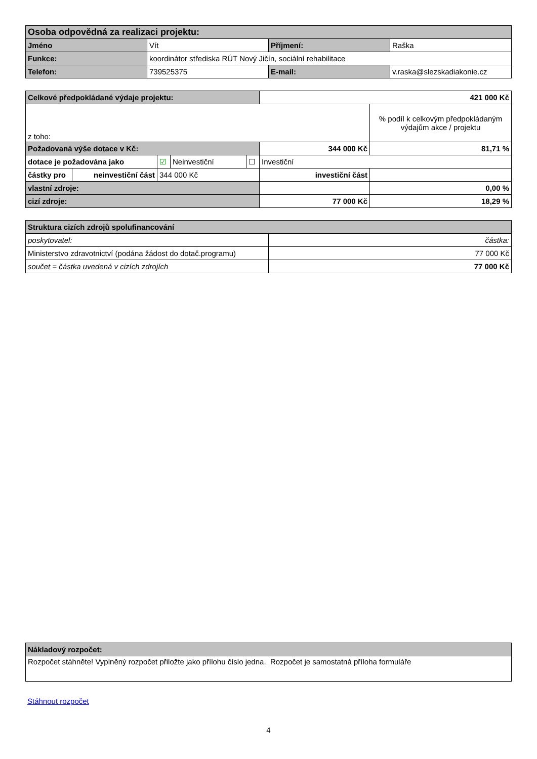| Osoba odpovědná za realizaci projektu: | | | |
| --- | --- | --- | --- |
| Jméno | Vít | Příjmení: | Raška |
| Funkce: | koordinátor střediska RÚT Nový Jičín, sociální rehabilitace | | |
| Telefon: | 739525375 | E-mail: | v.raska@slezskadiakonie.cz |
| Celkové předpokládané výdaje projektu: | | | | | 421 000 Kč | |
| z toho: | | | | | | % podíl k celkovým předpokládaným výdajům akce / projektu |
| Požadovaná výše dotace v Kč: | | | | | 344 000 Kč | 81,71 % |
| dotace je požadována jako | | ☑ | Neinvestiční | ☐ | Investiční | |
| částky pro | neinvestiční část | 344 000 Kč | | | investiční část | |
| vlastní zdroje: | | | | | | 0,00 % |
| cizí zdroje: | | | | | 77 000 Kč | 18,29 % |
| Struktura cizích zdrojů spolufinancování | |
| --- | --- |
| poskytovatel: | částka: |
| Ministerstvo zdravotnictví (podána žádost do dotač.programu) | 77 000 Kč |
| součet = částka uvedená v cizích zdrojích | 77 000 Kč |
| Nákladový rozpočet: |
| --- |
| Rozpočet stáhněte! Vyplněný rozpočet přiložte jako přílohu číslo jedna. Rozpočet je samostatná příloha formuláře |
Stáhnout rozpočet
4